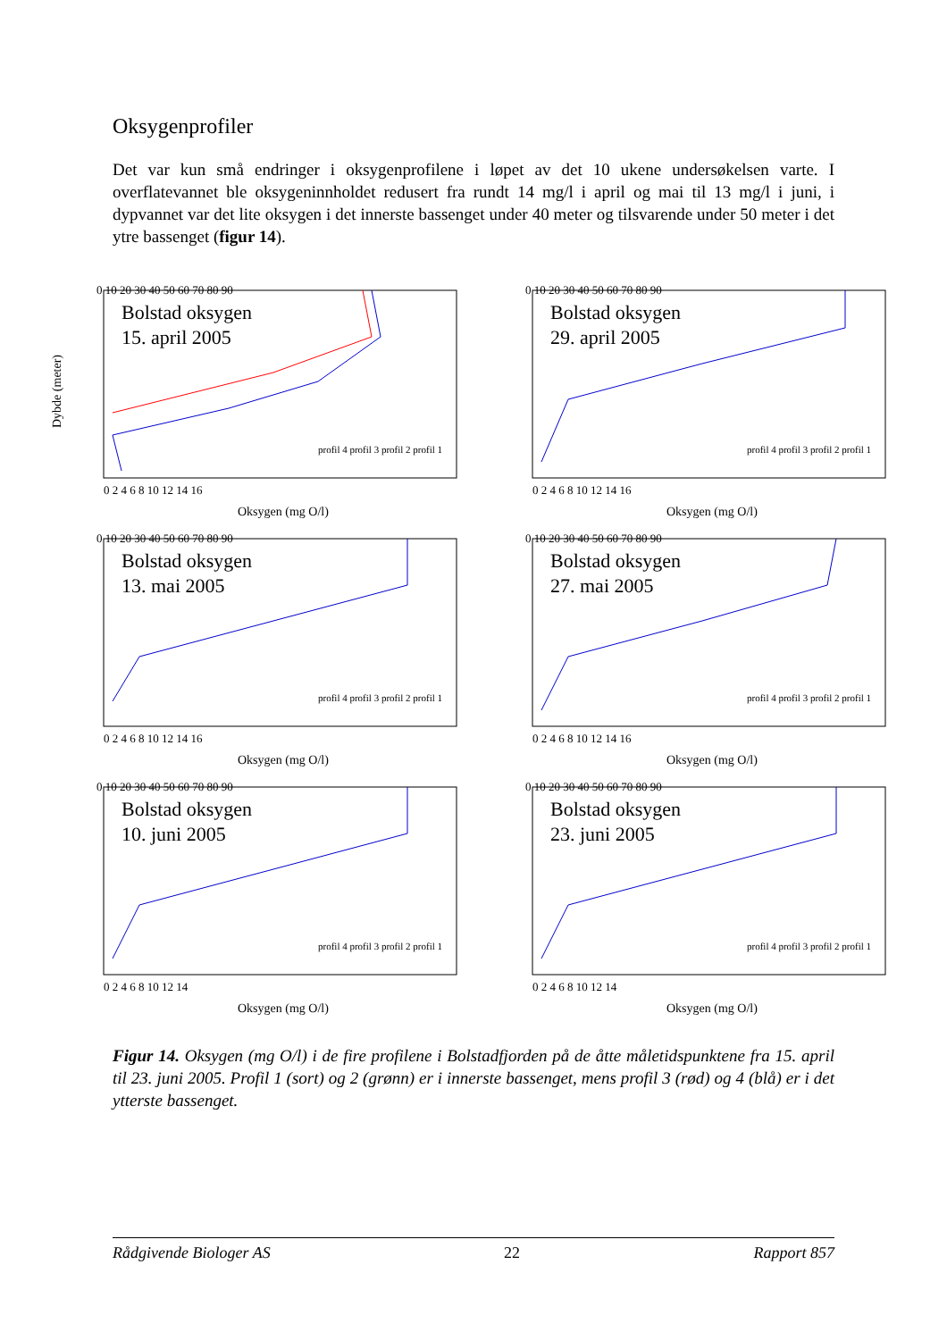Oksygenprofiler
Det var kun små endringer i oksygenprofilene i løpet av det 10 ukene undersøkelsen varte. I overflatevannet ble oksygeninnholdet redusert fra rundt 14 mg/l i april og mai til 13 mg/l i juni, i dypvannet var det lite oksygen i det innerste bassenget under 40 meter og tilsvarende under 50 meter i det ytre bassenget (figur 14).
Dybde (meter)
0 10 20 30 40 50 60 70 80 90
Bolstad oksygen
15. april 2005
0 2 4 6 8 10 12 14 16
Oksygen (mg O/l)
profil 4 profil 3 profil 2 profil 1
0 10 20 30 40 50 60 70 80 90
Bolstad oksygen
29. april 2005
0 2 4 6 8 10 12 14 16
Oksygen (mg O/l)
profil 4 profil 3 profil 2 profil 1
0 10 20 30 40 50 60 70 80 90
Bolstad oksygen
13. mai 2005
0 2 4 6 8 10 12 14 16
Oksygen (mg O/l)
profil 4 profil 3 profil 2 profil 1
0 10 20 30 40 50 60 70 80 90
Bolstad oksygen
27. mai 2005
0 2 4 6 8 10 12 14 16
Oksygen (mg O/l)
profil 4 profil 3 profil 2 profil 1
0 10 20 30 40 50 60 70 80 90
Bolstad oksygen
10. juni 2005
0 2 4 6 8 10 12 14
Oksygen (mg O/l)
profil 4 profil 3 profil 2 profil 1
0 10 20 30 40 50 60 70 80 90
Bolstad oksygen
23. juni 2005
0 2 4 6 8 10 12 14
Oksygen (mg O/l)
profil 4 profil 3 profil 2 profil 1
Figur 14. Oksygen (mg O/l) i de fire profilene i Bolstadfjorden på de åtte måletidspunktene fra 15. april til 23. juni 2005. Profil 1 (sort) og 2 (grønn) er i innerste bassenget, mens profil 3 (rød) og 4 (blå) er i det ytterste bassenget.
Rådgivende Biologer AS 22 Rapport 857